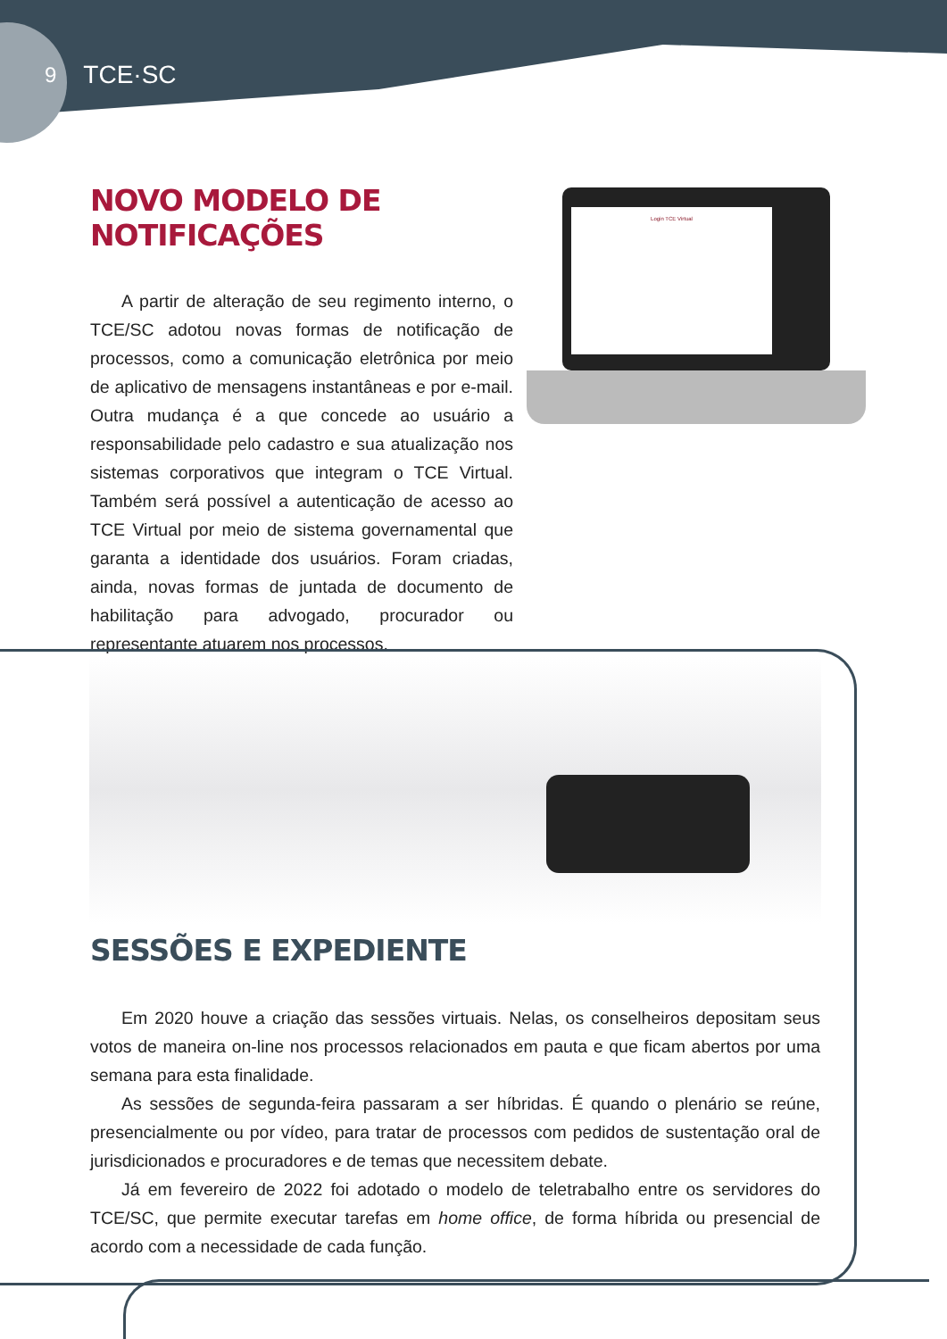9 TCE·SC
NOVO MODELO DE NOTIFICAÇÕES
A partir de alteração de seu regimento interno, o TCE/SC adotou novas formas de notificação de processos, como a comunicação eletrônica por meio de aplicativo de mensagens instantâneas e por e-mail. Outra mudança é a que concede ao usuário a responsabilidade pelo cadastro e sua atualização nos sistemas corporativos que integram o TCE Virtual. Também será possível a autenticação de acesso ao TCE Virtual por meio de sistema governamental que garanta a identidade dos usuários. Foram criadas, ainda, novas formas de juntada de documento de habilitação para advogado, procurador ou representante atuarem nos processos.
Login TCE Virtual
SESSÕES E EXPEDIENTE
Em 2020 houve a criação das sessões virtuais. Nelas, os conselheiros depositam seus votos de maneira on-line nos processos relacionados em pauta e que ficam abertos por uma semana para esta finalidade.
As sessões de segunda-feira passaram a ser híbridas. É quando o plenário se reúne, presencialmente ou por vídeo, para tratar de processos com pedidos de sustentação oral de jurisdicionados e procuradores e de temas que necessitem debate.
Já em fevereiro de 2022 foi adotado o modelo de teletrabalho entre os servidores do TCE/SC, que permite executar tarefas em home office, de forma híbrida ou presencial de acordo com a necessidade de cada função.